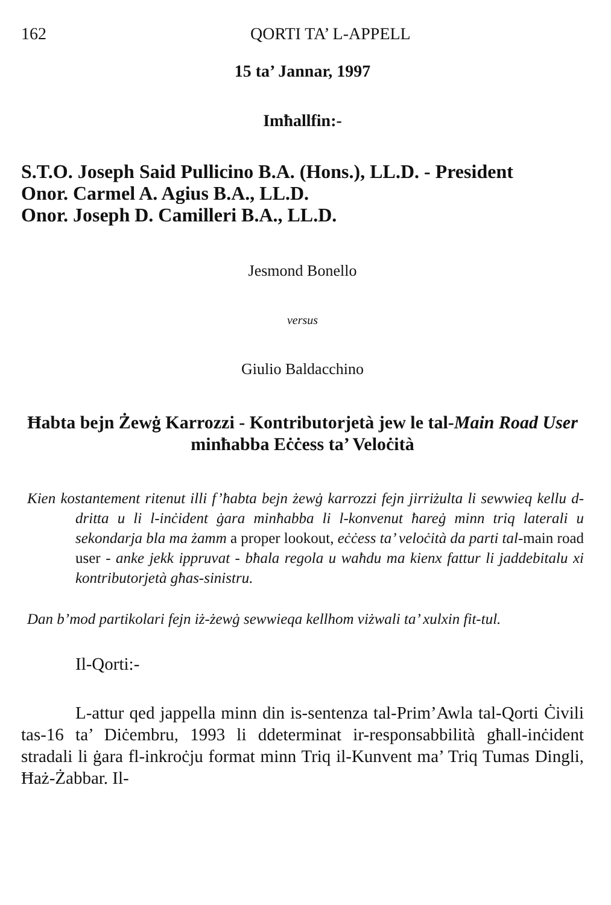162 QORTI TA’ L-APPELL
15 ta’ Jannar, 1997
Imħallfin:-
S.T.O. Joseph Said Pullicino B.A. (Hons.), LL.D. - President
Onor. Carmel A. Agius B.A., LL.D.
Onor. Joseph D. Camilleri B.A., LL.D.
Jesmond Bonello
versus
Giulio Baldacchino
Ħabta bejn Żewġ Karrozzi - Kontributorjetà jew le tal-Main Road User minħabba Eċċess ta’ Veloċità
Kien kostantement ritenut illi f’ħabta bejn żewġ karrozzi fejn jirriżulta li sewwieq kellu d-dritta u li l-inċident ġara minħabba li l-konvenut ħareġ minn triq laterali u sekondarja bla ma żamm a proper lookout, eċċess ta’ veloċità da parti tal-main road user - anke jekk ippruvat - bħala regola u waħdu ma kienx fattur li jaddebitalu xi kontributorjetà għas-sinistru.
Dan b’mod partikolari fejn iż-żewġ sewwieqa kellhom viżwali ta’ xulxin fit-tul.
Il-Qorti:-
L-attur qed jappella minn din is-sentenza tal-Prim’Awla tal-Qorti Ċivili tas-16 ta’ Diċembru, 1993 li ddeterminat ir-responsabbilità għall-inċident stradali li ġara fl-inkroċju format minn Triq il-Kunvent ma’ Triq Tumas Dingli, Ħaż-Żabbar. Il-